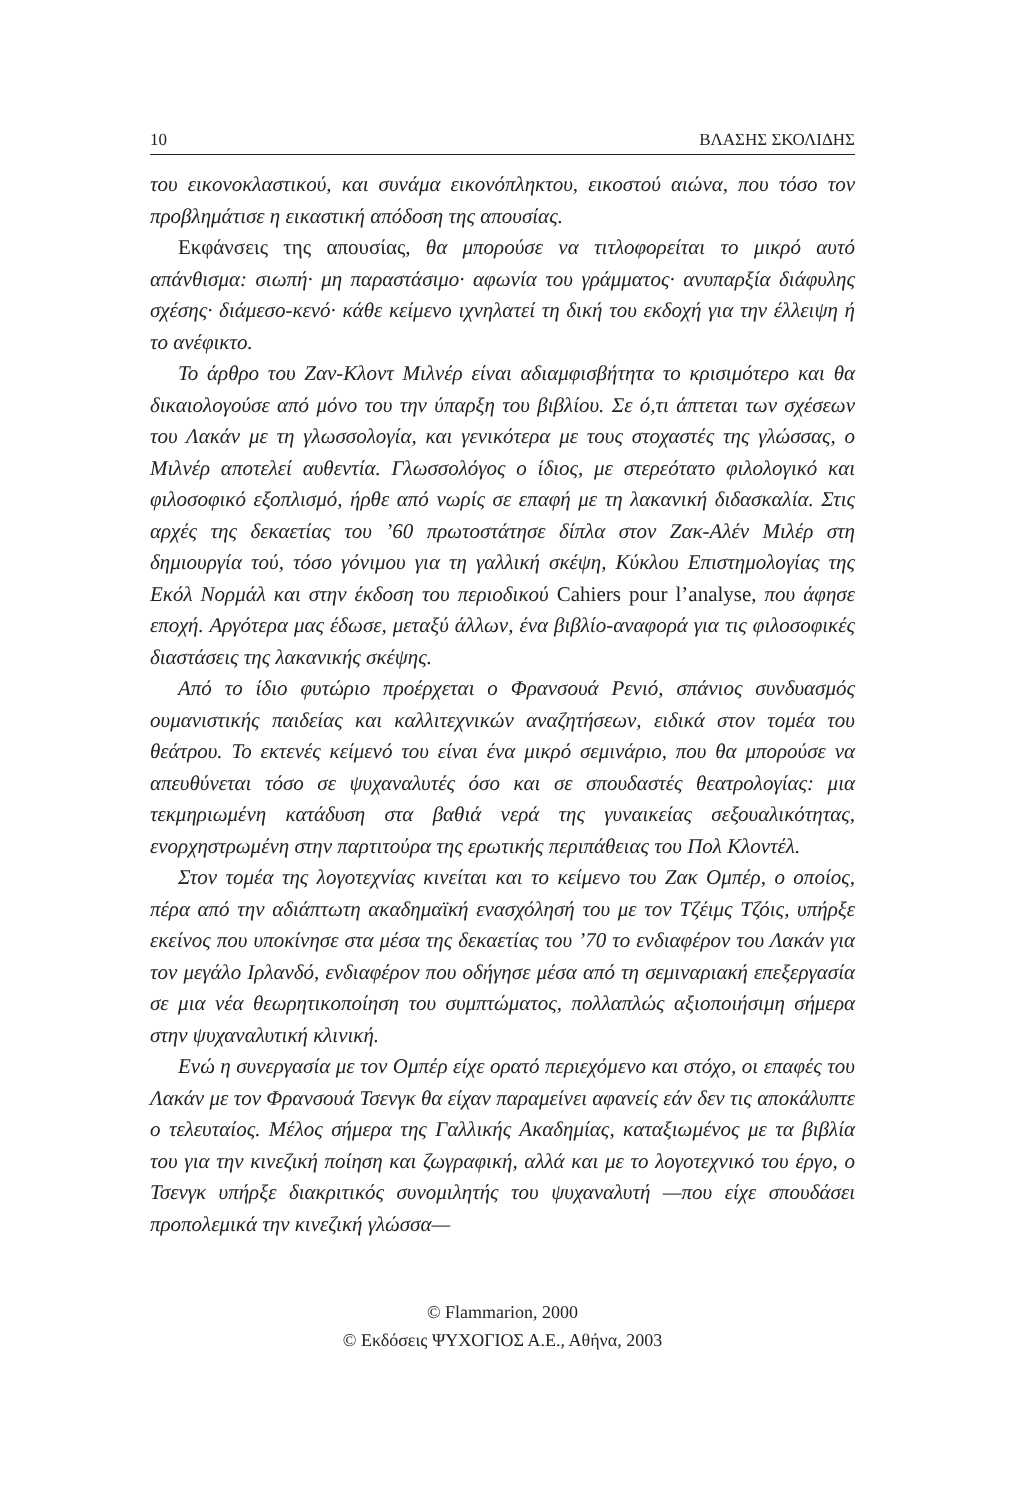10 ΒΛΑΣΗΣ ΣΚΟΛΙΔΗΣ
του εικονοκλαστικού, και συνάμα εικονόπληκτου, εικοστού αιώνα, που τόσο τον προβλημάτισε η εικαστική απόδοση της απουσίας.
Εκφάνσεις της απουσίας, θα μπορούσε να τιτλοφορείται το μικρό αυτό απάνθισμα: σιωπή· μη παραστάσιμο· αφωνία του γράμματος· ανυπαρξία διάφυλης σχέσης· διάμεσο-κενό· κάθε κείμενο ιχνηλατεί τη δική του εκδοχή για την έλλειψη ή το ανέφικτο.
Το άρθρο του Ζαν-Κλοντ Μιλνέρ είναι αδιαμφισβήτητα το κρισιμότερο και θα δικαιολογούσε από μόνο του την ύπαρξη του βιβλίου. Σε ό,τι άπτεται των σχέσεων του Λακάν με τη γλωσσολογία, και γενικότερα με τους στοχαστές της γλώσσας, ο Μιλνέρ αποτελεί αυθεντία. Γλωσσολόγος ο ίδιος, με στερεότατο φιλολογικό και φιλοσοφικό εξοπλισμό, ήρθε από νωρίς σε επαφή με τη λακανική διδασκαλία. Στις αρχές της δεκαετίας του ’60 πρωτοστάτησε δίπλα στον Ζακ-Αλέν Μιλέρ στη δημιουργία τού, τόσο γόνιμου για τη γαλλική σκέψη, Κύκλου Επιστημολογίας της Εκόλ Νορμάλ και στην έκδοση του περιοδικού Cahiers pour l’analyse, που άφησε εποχή. Αργότερα μας έδωσε, μεταξύ άλλων, ένα βιβλίο-αναφορά για τις φιλοσοφικές διαστάσεις της λακανικής σκέψης.
Από το ίδιο φυτώριο προέρχεται ο Φρανσουά Ρενιό, σπάνιος συνδυασμός ουμανιστικής παιδείας και καλλιτεχνικών αναζητήσεων, ειδικά στον τομέα του θεάτρου. Το εκτενές κείμενό του είναι ένα μικρό σεμινάριο, που θα μπορούσε να απευθύνεται τόσο σε ψυχαναλυτές όσο και σε σπουδαστές θεατρολογίας: μια τεκμηριωμένη κατάδυση στα βαθιά νερά της γυναικείας σεξουαλικότητας, ενορχηστρωμένη στην παρτιτούρα της ερωτικής περιπάθειας του Πολ Κλοντέλ.
Στον τομέα της λογοτεχνίας κινείται και το κείμενο του Ζακ Ομπέρ, ο οποίος, πέρα από την αδιάπτωτη ακαδημαϊκή ενασχόλησή του με τον Τζέιμς Τζόις, υπήρξε εκείνος που υποκίνησε στα μέσα της δεκαετίας του ’70 το ενδιαφέρον του Λακάν για τον μεγάλο Ιρλανδό, ενδιαφέρον που οδήγησε μέσα από τη σεμιναριακή επεξεργασία σε μια νέα θεωρητικοποίηση του συμπτώματος, πολλαπλώς αξιοποιήσιμη σήμερα στην ψυχαναλυτική κλινική.
Ενώ η συνεργασία με τον Ομπέρ είχε ορατό περιεχόμενο και στόχο, οι επαφές του Λακάν με τον Φρανσουά Τσενγκ θα είχαν παραμείνει αφανείς εάν δεν τις αποκάλυπτε ο τελευταίος. Μέλος σήμερα της Γαλλικής Ακαδημίας, καταξιωμένος με τα βιβλία του για την κινεζική ποίηση και ζωγραφική, αλλά και με το λογοτεχνικό του έργο, ο Τσενγκ υπήρξε διακριτικός συνομιλητής του ψυχαναλυτή —που είχε σπουδάσει προπολεμικά την κινεζική γλώσσα—
© Flammarion, 2000
© Εκδόσεις ΨΥΧΟΓΙΟΣ Α.Ε., Αθήνα, 2003